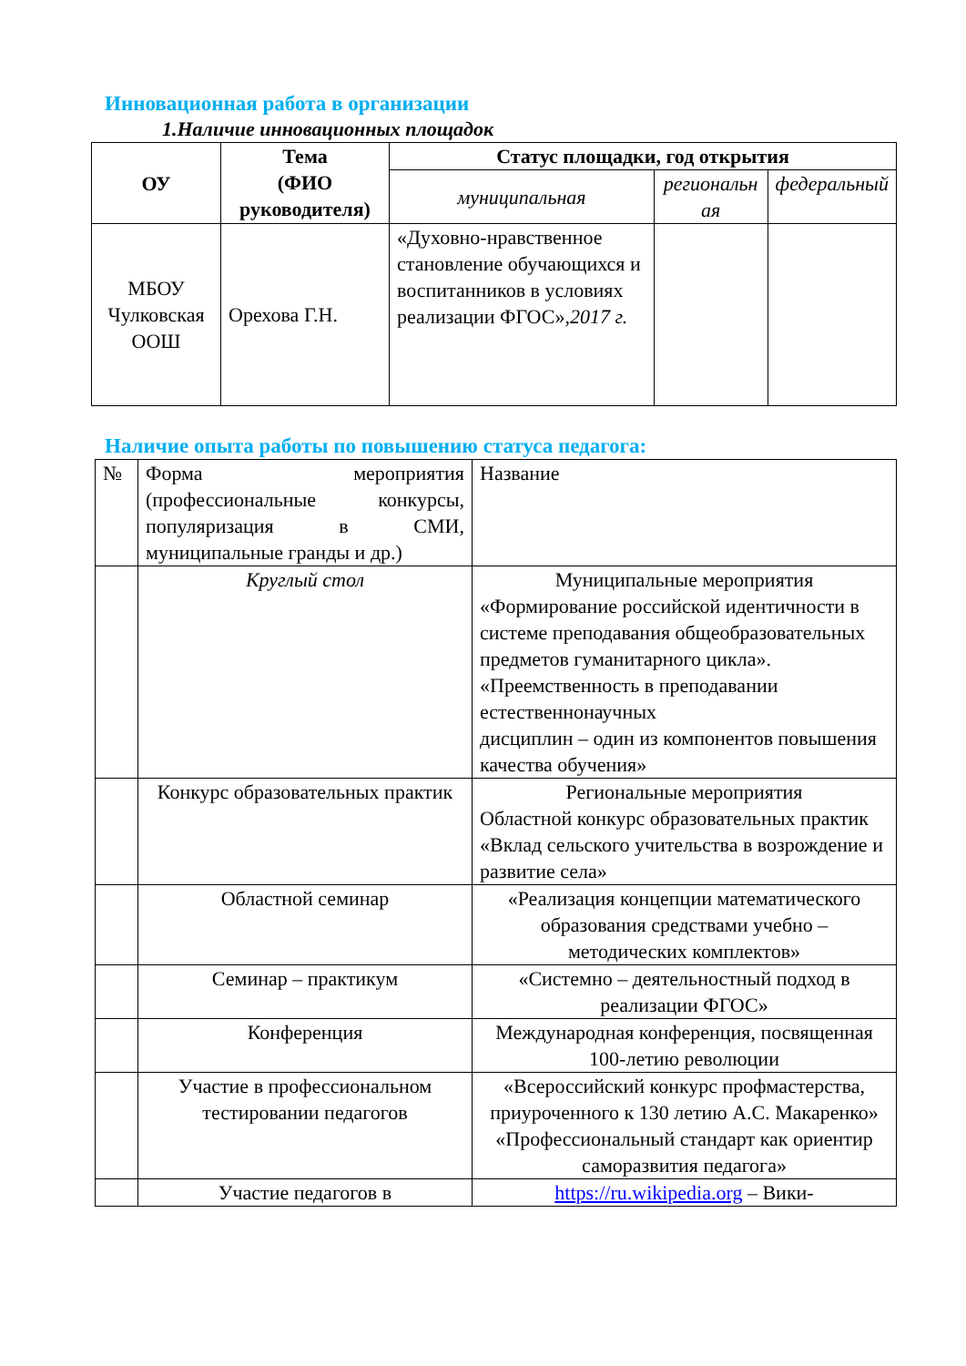Инновационная работа в организации
1.Наличие инновационных площадок
| ОУ | Тема (ФИО руководителя) | Статус площадки, год открытия | | |
| --- | --- | --- | --- | --- |
| | | муниципальная | региональн ая | федеральный |
| МБОУ Чулковская ООШ | Орехова Г.Н. | «Духовно-нравственное становление обучающихся и воспитанников в условиях реализации ФГОС», 2017 г. | | |
Наличие опыта работы по повышению статуса педагога:
| № | Форма мероприятия (профессиональные конкурсы, популяризация в СМИ, муниципальные гранды и др.) | Название |
| | Круглый стол | Муниципальные мероприятия «Формирование российской идентичности в системе преподавания общеобразовательных предметов гуманитарного цикла». «Преемственность в преподавании естественнонаучных дисциплин – один из компонентов повышения качества обучения» |
| | Конкурс образовательных практик | Региональные мероприятия Областной конкурс образовательных практик «Вклад сельского учительства в возрождение и развитие села» |
| | Областной семинар | «Реализация концепции математического образования средствами учебно – методических комплектов» |
| | Семинар – практикум | «Системно – деятельностный подход в реализации ФГОС» |
| | Конференция | Международная конференция, посвященная 100-летию революции |
| | Участие в профессиональном тестировании педагогов | «Всероссийский конкурс профмастерства, приуроченного к 130 летию А.С. Макаренко» «Профессиональный стандарт как ориентир саморазвития педагога» |
| | Участие педагогов в | https://ru.wikipedia.org – Вики- |